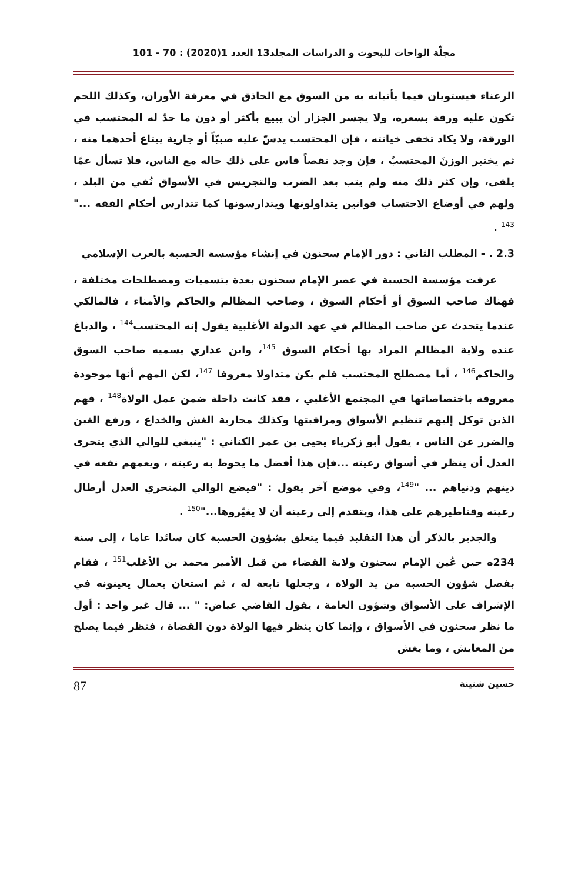مجلّة الواحات للبحوث و الدراسات المجلد13 العدد 1(2020) : 70 - 101
الرعناء فيستويان فيما يأتيانه به من السوق مع الحاذق في معرفة الأوزان، وكذلك اللحم تكون عليه ورقة بسعره، ولا يجسر الجزار أن يبيع بأكثر أو دون ما حدّ له المحتسب في الورقة، ولا يكاد تخفى خيانته ، فإن المحتسب يدسّ عليه صبيّاً أو جارية يبتاع أحدهما منه ، ثم يختبر الوزنَ المحتسبُ ، فإن وجد نقصاً قاس على ذلك حاله مع الناس، فلا تسأل عمّا يلقى، وإن كثر ذلك منه ولم يتب بعد الضرب والتجريس في الأسواق نُفي من البلد ، ولهم في أوضاع الاحتساب قوانين يتداولونها ويتدارسونها كما تتدارس أحكام الفقه ..." <sup>143</sup> .
2.3 . - المطلب الثاني : دور الإمام سحنون في إنشاء مؤسسة الحسبة بالغرب الإسلامي
عرفت مؤسسة الحسبة في عصر الإمام سحنون بعدة بتسميات ومصطلحات مختلفة ، فهناك صاحب السوق أو أحكام السوق ، وصاحب المظالم والحاكم والأمناء ، فالمالكي عندما يتحدث عن صاحب المظالم في عهد الدولة الأغلبية يقول إنه المحتسب<sup>144</sup> ، والدباغ عنده ولاية المظالم المراد بها أحكام السوق <sup>145</sup>، وابن عذاري يسميه صاحب السوق والحاكم<sup>146</sup> ، أما مصطلح المحتسب فلم يكن متداولا معروفا <sup>147</sup>، لكن المهم أنها موجودة معروفة باختصاصاتها في المجتمع الأغلبي ، فقد كانت داخلة ضمن عمل الولاة<sup>148</sup> ، فهم الذين توكل إليهم تنظيم الأسواق ومراقبتها وكذلك محاربة الغش والخداع ، ورفع الغبن والضرر عن الناس ، يقول أبو زكرياء يحيى بن عمر الكناني : "ينبغي للوالي الذي يتحرى العدل أن ينظر في أسواق رعيته ...فإن هذا أفضل ما يحوط به رعيته ، ويعمهم نفعه في دينهم ودنياهم ... "<sup>149</sup>، وفي موضع آخر يقول : "فيضع الوالي المتحري العدل أرطال رعيته وقناطيرهم على هذا، ويتقدم إلى رعيته أن لا يغيّروها..."<sup>150</sup> .
والجدير بالذكر أن هذا التقليد فيما يتعلق بشؤون الحسبة كان سائدا عاما ، إلى سنة 234ه حين عُين الإمام سحنون ولاية القضاء من قبل الأمير محمد بن الأغلب<sup>151</sup> ، فقام بفصل شؤون الحسبة من يد الولاة ، وجعلها تابعة له ، ثم استعان بعمال يعينونه في الإشراف على الأسواق وشؤون العامة ، يقول القاضي عياض: " ... قال غير واحد : أول ما نظر سحنون في الأسواق ، وإنما كان ينظر فيها الولاة دون القضاة ، فنظر فيما يصلح من المعايش ، وما يغش
حسين شنينة 87